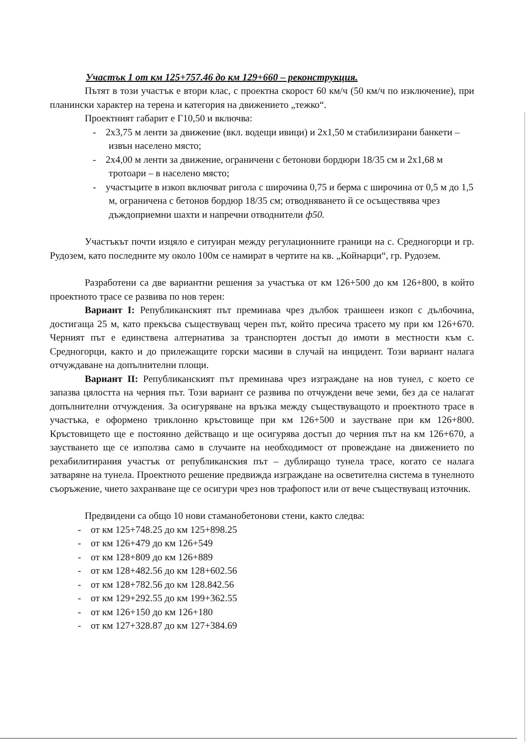Участък 1 от км 125+757.46 до км 129+660 – реконструкция.
Пътят в този участък е втори клас, с проектна скорост 60 км/ч (50 км/ч по изключение), при планински характер на терена и категория на движението „тежко“.
Проектният габарит е Г10,50 и включва:
- 2х3,75 м ленти за движение (вкл. водещи ивици) и 2х1,50 м стабилизирани банкети – извън населено място;
- 2х4,00 м ленти за движение, ограничени с бетонови бордюри 18/35 см и 2х1,68 м тротоари – в населено място;
- участъците в изкоп включват ригола с широчина 0,75 и берма с широчина от 0,5 м до 1,5 м, ограничена с бетонов бордюр 18/35 см; отводняването й се осъществява чрез дъждоприемни шахти и напречни отводнители ф50.
Участъкът почти изцяло е ситуиран между регулационните граници на с. Средногорци и гр. Рудозем, като последните му около 100м се намират в чертите на кв. „Койнарци“, гр. Рудозем.
Разработени са две вариантни решения за участъка от км 126+500 до км 126+800, в който проектното трасе се развива по нов терен:
Вариант I: Републиканският път преминава чрез дълбок траншеен изкоп с дълбочина, достигаща 25 м, като прекъсва съществуващ черен път, който пресича трасето му при км 126+670. Черният път е единствена алтернатива за транспортен достъп до имоти в местности към с. Средногорци, както и до прилежащите горски масиви в случай на инцидент. Този вариант налага отчуждаване на допълнителни площи.
Вариант II: Републиканският път преминава чрез изграждане на нов тунел, с което се запазва цялостта на черния път. Този вариант се развива по отчуждени вече земи, без да се налагат допълнителни отчуждения. За осигуряване на връзка между съществуващото и проектното трасе в участъка, е оформено триклонно кръстовище при км 126+500 и заустване при км 126+800. Кръстовището ще е постоянно действащо и ще осигурява достъп до черния път на км 126+670, а заустването ще се използва само в случаите на необходимост от провеждане на движението по рехабилитирания участък от републиканския път – дублиращо тунела трасе, когато се налага затваряне на тунела. Проектното решение предвижда изграждане на осветителна система в тунелното съоръжение, чието захранване ще се осигури чрез нов трафопост или от вече съществуващ източник.
Предвидени са общо 10 нови стаманобетонови стени, както следва:
- от км 125+748.25 до км 125+898.25
- от км 126+479 до км 126+549
- от км 128+809 до км 126+889
- от км 128+482.56 до км 128+602.56
- от км 128+782.56 до км 128.842.56
- от км 129+292.55 до км 199+362.55
- от км 126+150 до км 126+180
- от км 127+328.87 до км 127+384.69